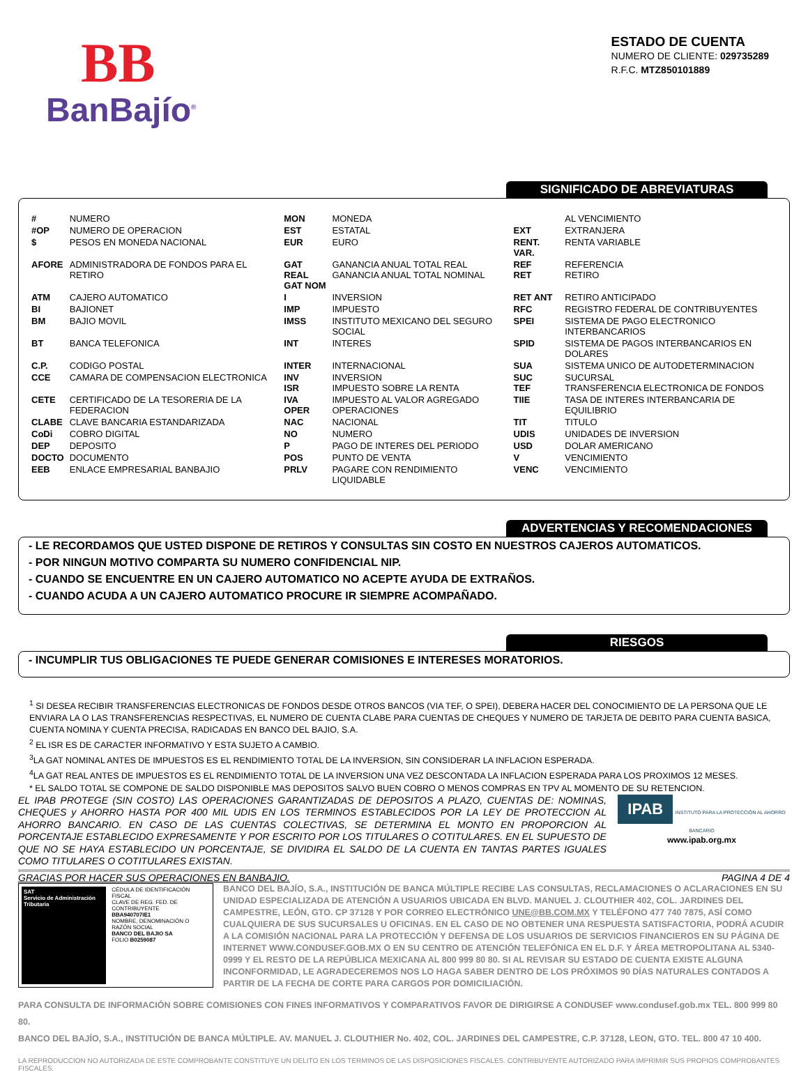BB
BanBajío<sup>®</sup>
ESTADO DE CUENTA
NUMERO DE CLIENTE: 029735289
R.F.C. MTZ850101889
SIGNIFICADO DE ABREVIATURAS
| # | NUMERO | MON | MONEDA | | AL VENCIMIENTO |
| #OP | NUMERO DE OPERACION | EST | ESTATAL | EXT | EXTRANJERA |
| $ | PESOS EN MONEDA NACIONAL | EUR | EURO | RENT. VAR. | RENTA VARIABLE |
| AFORE | ADMINISTRADORA DE FONDOS PARA EL RETIRO | GAT REAL GAT NOM | GANANCIA ANUAL TOTAL REAL GANANCIA ANUAL TOTAL NOMINAL | REF RET | REFERENCIA RETIRO |
| ATM | CAJERO AUTOMATICO | I | INVERSION | RET ANT | RETIRO ANTICIPADO |
| BI | BAJIONET | IMP | IMPUESTO | RFC | REGISTRO FEDERAL DE CONTRIBUYENTES |
| BM | BAJIO MOVIL | IMSS | INSTITUTO MEXICANO DEL SEGURO SOCIAL | SPEI | SISTEMA DE PAGO ELECTRONICO INTERBANCARIOS |
| BT | BANCA TELEFONICA | INT | INTERES | SPID | SISTEMA DE PAGOS INTERBANCARIOS EN DOLARES |
| C.P. | CODIGO POSTAL | INTER | INTERNACIONAL | SUA | SISTEMA UNICO DE AUTODETERMINACION |
| CCE | CAMARA DE COMPENSACION ELECTRONICA | INV ISR | INVERSION IMPUESTO SOBRE LA RENTA | SUC TEF | SUCURSAL TRANSFERENCIA ELECTRONICA DE FONDOS |
| CETE | CERTIFICADO DE LA TESORERIA DE LA FEDERACION | IVA OPER | IMPUESTO AL VALOR AGREGADO OPERACIONES | TIIE | TASA DE INTERES INTERBANCARIA DE EQUILIBRIO |
| CLABE | CLAVE BANCARIA ESTANDARIZADA | NAC | NACIONAL | TIT | TITULO |
| CoDi | COBRO DIGITAL | NO | NUMERO | UDIS | UNIDADES DE INVERSION |
| DEP | DEPOSITO | P | PAGO DE INTERES DEL PERIODO | USD | DOLAR AMERICANO |
| DOCTO | DOCUMENTO | POS | PUNTO DE VENTA | V | VENCIMIENTO |
| EEB | ENLACE EMPRESARIAL BANBAJIO | PRLV | PAGARE CON RENDIMIENTO LIQUIDABLE | VENC | VENCIMIENTO |
ADVERTENCIAS Y RECOMENDACIONES
- LE RECORDAMOS QUE USTED DISPONE DE RETIROS Y CONSULTAS SIN COSTO EN NUESTROS CAJEROS AUTOMATICOS.
- POR NINGUN MOTIVO COMPARTA SU NUMERO CONFIDENCIAL NIP.
- CUANDO SE ENCUENTRE EN UN CAJERO AUTOMATICO NO ACEPTE AYUDA DE EXTRAÑOS.
- CUANDO ACUDA A UN CAJERO AUTOMATICO PROCURE IR SIEMPRE ACOMPAÑADO.
RIESGOS
- INCUMPLIR TUS OBLIGACIONES TE PUEDE GENERAR COMISIONES E INTERESES MORATORIOS.
<sup>1</sup> SI DESEA RECIBIR TRANSFERENCIAS ELECTRONICAS DE FONDOS DESDE OTROS BANCOS (VIA TEF, O SPEI), DEBERA HACER DEL CONOCIMIENTO DE LA PERSONA QUE LE ENVIARA LA O LAS TRANSFERENCIAS RESPECTIVAS, EL NUMERO DE CUENTA CLABE PARA CUENTAS DE CHEQUES Y NUMERO DE TARJETA DE DEBITO PARA CUENTA BASICA, CUENTA NOMINA Y CUENTA PRECISA, RADICADAS EN BANCO DEL BAJIO, S.A.
<sup>2</sup> EL ISR ES DE CARACTER INFORMATIVO Y ESTA SUJETO A CAMBIO.
<sup>3</sup> LA GAT NOMINAL ANTES DE IMPUESTOS ES EL RENDIMIENTO TOTAL DE LA INVERSION, SIN CONSIDERAR LA INFLACION ESPERADA.
<sup>4</sup> LA GAT REAL ANTES DE IMPUESTOS ES EL RENDIMIENTO TOTAL DE LA INVERSION UNA VEZ DESCONTADA LA INFLACION ESPERADA PARA LOS PROXIMOS 12 MESES.
* EL SALDO TOTAL SE COMPONE DE SALDO DISPONIBLE MAS DEPOSITOS SALVO BUEN COBRO O MENOS COMPRAS EN TPV AL MOMENTO DE SU RETENCION.
EL IPAB PROTEGE (SIN COSTO) LAS OPERACIONES GARANTIZADAS DE DEPOSITOS A PLAZO, CUENTAS DE: NOMINAS, CHEQUES y AHORRO HASTA POR 400 MIL UDIS EN LOS TERMINOS ESTABLECIDOS POR LA LEY DE PROTECCION AL AHORRO BANCARIO. EN CASO DE LAS CUENTAS COLECTIVAS, SE DETERMINA EL MONTO EN PROPORCION AL PORCENTAJE ESTABLECIDO EXPRESAMENTE Y POR ESCRITO POR LOS TITULARES O COTITULARES. EN EL SUPUESTO DE QUE NO SE HAYA ESTABLECIDO UN PORCENTAJE, SE DIVIDIRA EL SALDO DE LA CUENTA EN TANTAS PARTES IGUALES COMO TITULARES O COTITULARES EXISTAN.
IPAB INSTITUTO PARA LA PROTECCIÓN AL AHORRO BANCARIO
www.ipab.org.mx
GRACIAS POR HACER SUS OPERACIONES EN BANBAJIO. PAGINA 4 DE 4
SAT
Servicio de Administración Tributaria
CÉDULA DE IDENTIFICACIÓN FISCAL
CLAVE DE REG. FED. DE CONTRIBUYENTE
BBA940707IE1
NOMBRE, DENOMINACIÓN O RAZÓN SOCIAL
BANCO DEL BAJIO SA
FOLIO B0259087
BANCO DEL BAJÍO, S.A., INSTITUCIÓN DE BANCA MÚLTIPLE RECIBE LAS CONSULTAS, RECLAMACIONES O ACLARACIONES EN SU UNIDAD ESPECIALIZADA DE ATENCIÓN A USUARIOS UBICADA EN BLVD. MANUEL J. CLOUTHIER 402, COL. JARDINES DEL CAMPESTRE, LEÓN, GTO. CP 37128 Y POR CORREO ELECTRÓNICO UNE@BB.COM.MX Y TELÉFONO 477 740 7875, ASÍ COMO CUALQUIERA DE SUS SUCURSALES U OFICINAS. EN EL CASO DE NO OBTENER UNA RESPUESTA SATISFACTORIA, PODRÁ ACUDIR A LA COMISIÓN NACIONAL PARA LA PROTECCIÓN Y DEFENSA DE LOS USUARIOS DE SERVICIOS FINANCIEROS EN SU PÁGINA DE INTERNET WWW.CONDUSEF.GOB.MX O EN SU CENTRO DE ATENCIÓN TELEFÓNICA EN EL D.F. Y ÁREA METROPOLITANA AL 5340-0999 Y EL RESTO DE LA REPÚBLICA MEXICANA AL 800 999 80 80. SI AL REVISAR SU ESTADO DE CUENTA EXISTE ALGUNA INCONFORMIDAD, LE AGRADECEREMOS NOS LO HAGA SABER DENTRO DE LOS PRÓXIMOS 90 DÍAS NATURALES CONTADOS A PARTIR DE LA FECHA DE CORTE PARA CARGOS POR DOMICILIACIÓN.
PARA CONSULTA DE INFORMACIÓN SOBRE COMISIONES CON FINES INFORMATIVOS Y COMPARATIVOS FAVOR DE DIRIGIRSE A CONDUSEF www.condusef.gob.mx TEL. 800 999 80 80.
BANCO DEL BAJÍO, S.A., INSTITUCIÓN DE BANCA MÚLTIPLE. AV. MANUEL J. CLOUTHIER No. 402, COL. JARDINES DEL CAMPESTRE, C.P. 37128, LEON, GTO. TEL. 800 47 10 400.
LA REPRODUCCION NO AUTORIZADA DE ESTE COMPROBANTE CONSTITUYE UN DELITO EN LOS TERMINOS DE LAS DISPOSICIONES FISCALES. CONTRIBUYENTE AUTORIZADO PARA IMPRIMIR SUS PROPIOS COMPROBANTES FISCALES.